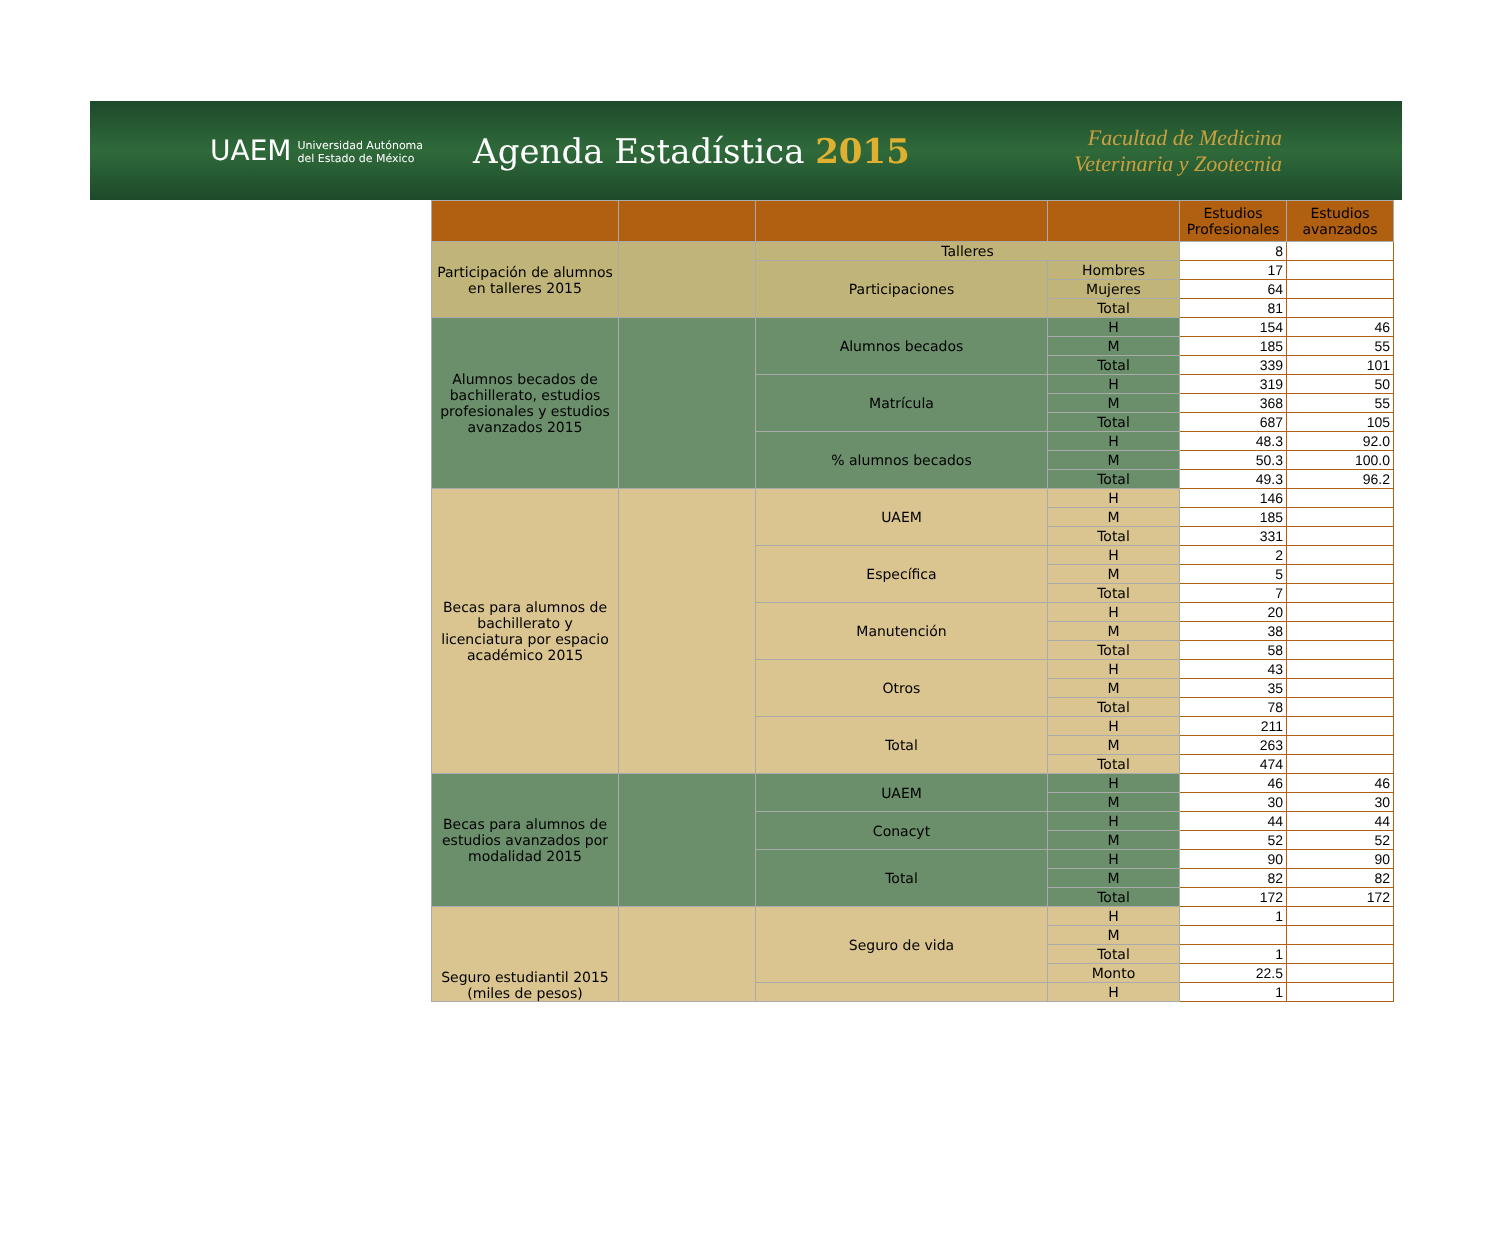UAEM Universidad Autónoma
del Estado de México
Agenda Estadística 2015
Facultad de Medicina
Veterinaria y Zootecnia
| | | | | Estudios Profesionales | Estudios avanzados |
| --- | --- | --- | --- | --- | --- |
| Participación de alumnos en talleres 2015 | | Talleres | | 8 | |
| | | Participaciones | Hombres | 17 | |
| | | | Mujeres | 64 | |
| | | | Total | 81 | |
| Alumnos becados de bachillerato, estudios profesionales y estudios avanzados 2015 | | Alumnos becados | H | 154 | 46 |
| | | | M | 185 | 55 |
| | | | Total | 339 | 101 |
| | | Matrícula | H | 319 | 50 |
| | | | M | 368 | 55 |
| | | | Total | 687 | 105 |
| | | % alumnos becados | H | 48.3 | 92.0 |
| | | | M | 50.3 | 100.0 |
| | | | Total | 49.3 | 96.2 |
| Becas para alumnos de bachillerato y licenciatura por espacio académico 2015 | | UAEM | H | 146 | |
| | | | M | 185 | |
| | | | Total | 331 | |
| | | Específica | H | 2 | |
| | | | M | 5 | |
| | | | Total | 7 | |
| | | Manutención | H | 20 | |
| | | | M | 38 | |
| | | | Total | 58 | |
| | | Otros | H | 43 | |
| | | | M | 35 | |
| | | | Total | 78 | |
| | | Total | H | 211 | |
| | | | M | 263 | |
| | | | Total | 474 | |
| Becas para alumnos de estudios avanzados por modalidad 2015 | | UAEM | H | 46 | 46 |
| | | | M | 30 | 30 |
| | | Conacyt | H | 44 | 44 |
| | | | M | 52 | 52 |
| | | Total | H | 90 | 90 |
| | | | M | 82 | 82 |
| | | | Total | 172 | 172 |
| Seguro estudiantil 2015 (miles de pesos) | | Seguro de vida | H | 1 | |
| | | | M | | |
| | | | Total | 1 | |
| | | | Monto | 22.5 | |
| | | | H | 1 | |